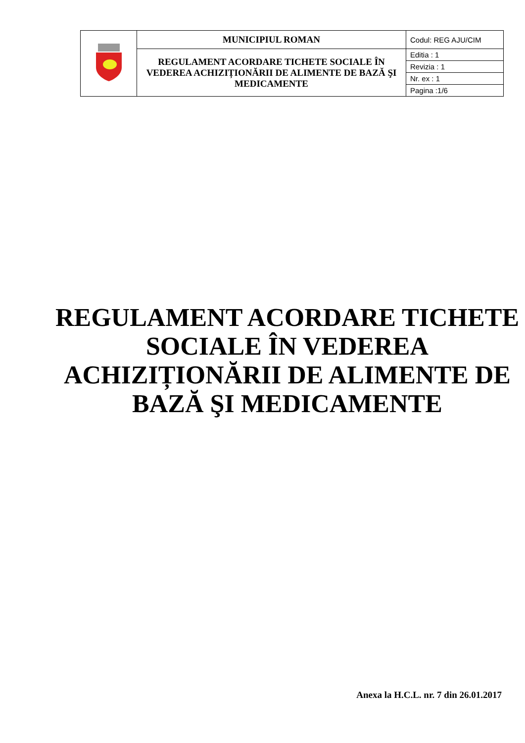| | MUNICIPIUL ROMAN | Codul: REG AJU/CIM |
| | REGULAMENT ACORDARE TICHETE SOCIALE ÎN VEDEREA ACHIZIȚIONĂRII DE ALIMENTE DE BAZĂ ŞI MEDICAMENTE | Editia : 1 |
| | | Revizia : 1 |
| | | Nr. ex : 1 |
| | | Pagina :1/6 |
REGULAMENT ACORDARE TICHETE SOCIALE ÎN VEDEREA ACHIZIȚIONĂRII DE ALIMENTE DE BAZĂ ŞI MEDICAMENTE
Anexa la H.C.L. nr. 7 din 26.01.2017